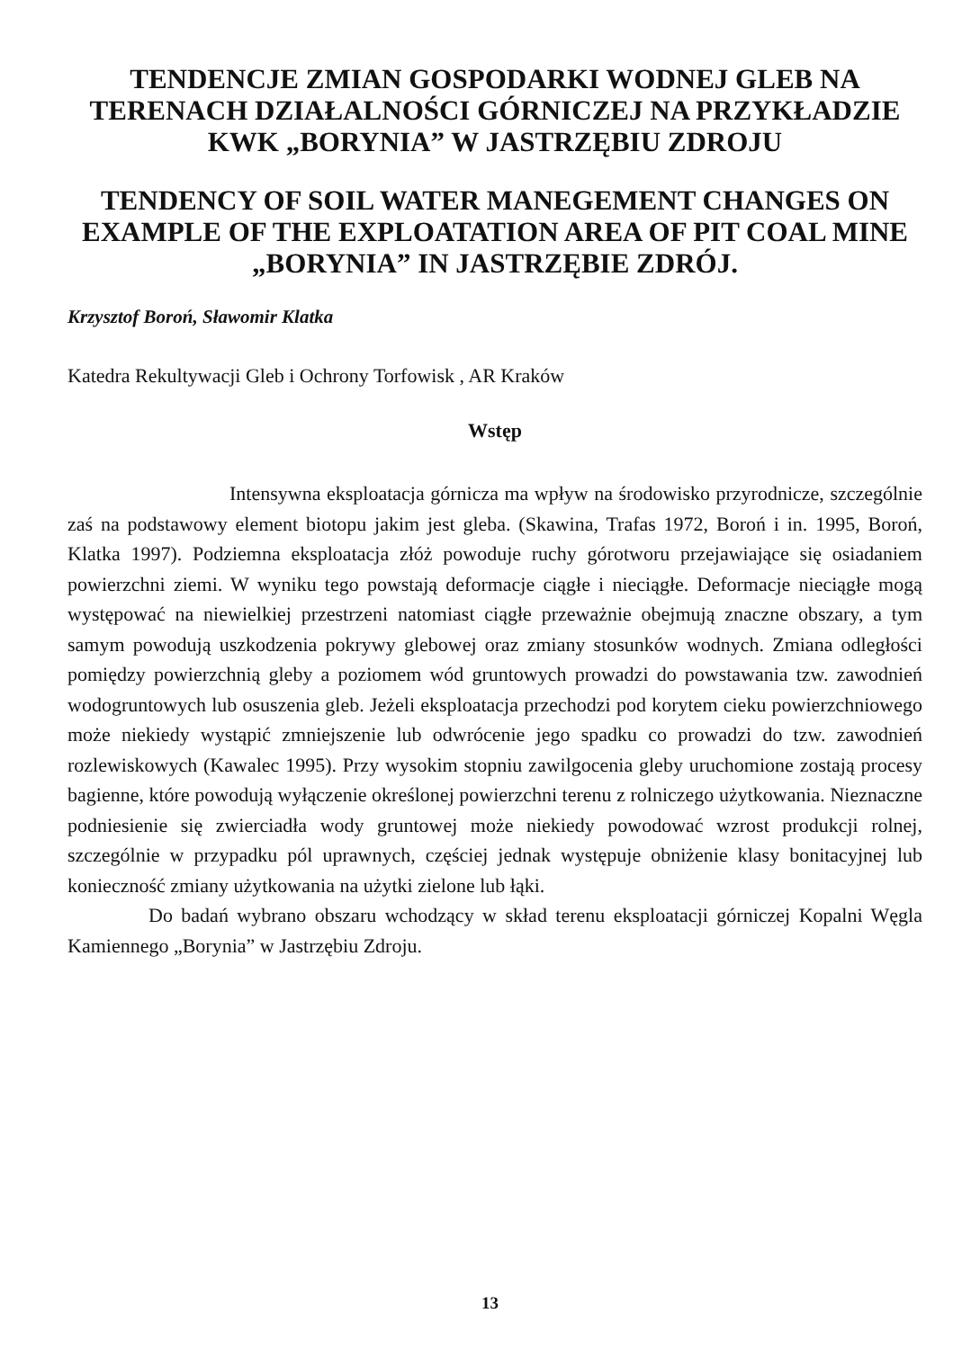TENDENCJE ZMIAN GOSPODARKI WODNEJ GLEB NA TERENACH DZIAŁALNOŚCI GÓRNICZEJ NA PRZYKŁADZIE KWK „BORYNIA” W JASTRZĘBIU ZDROJU
TENDENCY OF SOIL WATER MANEGEMENT CHANGES ON EXAMPLE OF THE EXPLOATATION AREA OF PIT COAL MINE „BORYNIA” IN JASTRZĘBIE ZDRÓJ.
Krzysztof Boroń, Sławomir Klatka
Katedra Rekultywacji Gleb i Ochrony Torfowisk , AR Kraków
Wstęp
Intensywna eksploatacja górnicza ma wpływ na środowisko przyrodnicze, szczególnie zaś na podstawowy element biotopu jakim jest gleba. (Skawina, Trafas 1972, Boroń i in. 1995, Boroń, Klatka 1997). Podziemna eksploatacja złóż powoduje ruchy górotworu przejawiające się osiadaniem powierzchni ziemi. W wyniku tego powstają deformacje ciągłe i nieciągłe. Deformacje nieciągłe mogą występować na niewielkiej przestrzeni natomiast ciągłe przeważnie obejmują znaczne obszary, a tym samym powodują uszkodzenia pokrywy glebowej oraz zmiany stosunków wodnych. Zmiana odległości pomiędzy powierzchnią gleby a poziomem wód gruntowych prowadzi do powstawania tzw. zawodnień wodogruntowych lub osuszenia gleb. Jeżeli eksploatacja przechodzi pod korytem cieku powierzchniowego może niekiedy wystąpić zmniejszenie lub odwrócenie jego spadku co prowadzi do tzw. zawodnień rozlewiskowych (Kawalec 1995). Przy wysokim stopniu zawilgocenia gleby uruchomione zostają procesy bagienne, które powodują wyłączenie określonej powierzchni terenu z rolniczego użytkowania. Nieznaczne podniesienie się zwierciadła wody gruntowej może niekiedy powodować wzrost produkcji rolnej, szczególnie w przypadku pól uprawnych, częściej jednak występuje obniżenie klasy bonitacyjnej lub konieczność zmiany użytkowania na użytki zielone lub łąki.
Do badań wybrano obszaru wchodzący w skład terenu eksploatacji górniczej Kopalni Węgla Kamiennego „Borynia” w Jastrzębiu Zdroju.
13